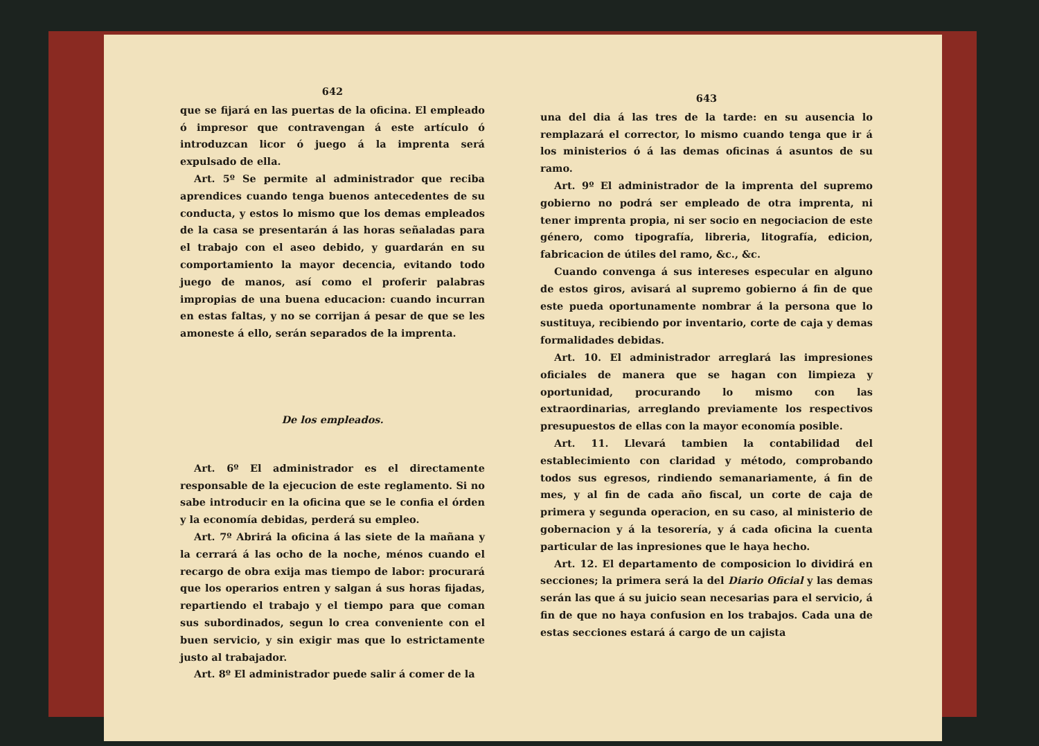642
que se fijará en las puertas de la oficina. El empleado ó impresor que contravengan á este artículo ó introduzcan licor ó juego á la imprenta será expulsado de ella.
Art. 5º Se permite al administrador que reciba aprendices cuando tenga buenos antecedentes de su conducta, y estos lo mismo que los demas empleados de la casa se presentarán á las horas señaladas para el trabajo con el aseo debido, y guardarán en su comportamiento la mayor decencia, evitando todo juego de manos, así como el proferir palabras impropias de una buena educacion: cuando incurran en estas faltas, y no se corrijan á pesar de que se les amoneste á ello, serán separados de la imprenta.
De los empleados.
Art. 6º El administrador es el directamente responsable de la ejecucion de este reglamento. Si no sabe introducir en la oficina que se le confia el órden y la economía debidas, perderá su empleo.
Art. 7º Abrirá la oficina á las siete de la mañana y la cerrará á las ocho de la noche, ménos cuando el recargo de obra exija mas tiempo de labor: procurará que los operarios entren y salgan á sus horas fijadas, repartiendo el trabajo y el tiempo para que coman sus subordinados, segun lo crea conveniente con el buen servicio, y sin exigir mas que lo estrictamente justo al trabajador.
Art. 8º El administrador puede salir á comer de la
643
una del dia á las tres de la tarde: en su ausencia lo remplazará el corrector, lo mismo cuando tenga que ir á los ministerios ó á las demas oficinas á asuntos de su ramo.
Art. 9º El administrador de la imprenta del supremo gobierno no podrá ser empleado de otra imprenta, ni tener imprenta propia, ni ser socio en negociacion de este género, como tipografía, libreria, litografía, edicion, fabricacion de útiles del ramo, &c., &c.
Cuando convenga á sus intereses especular en alguno de estos giros, avisará al supremo gobierno á fin de que este pueda oportunamente nombrar á la persona que lo sustituya, recibiendo por inventario, corte de caja y demas formalidades debidas.
Art. 10. El administrador arreglará las impresiones oficiales de manera que se hagan con limpieza y oportunidad, procurando lo mismo con las extraordinarias, arreglando previamente los respectivos presupuestos de ellas con la mayor economía posible.
Art. 11. Llevará tambien la contabilidad del establecimiento con claridad y método, comprobando todos sus egresos, rindiendo semanariamente, á fin de mes, y al fin de cada año fiscal, un corte de caja de primera y segunda operacion, en su caso, al ministerio de gobernacion y á la tesorería, y á cada oficina la cuenta particular de las inpresiones que le haya hecho.
Art. 12. El departamento de composicion lo dividirá en secciones; la primera será la del Diario Oficial y las demas serán las que á su juicio sean necesarias para el servicio, á fin de que no haya confusion en los trabajos. Cada una de estas secciones estará á cargo de un cajista